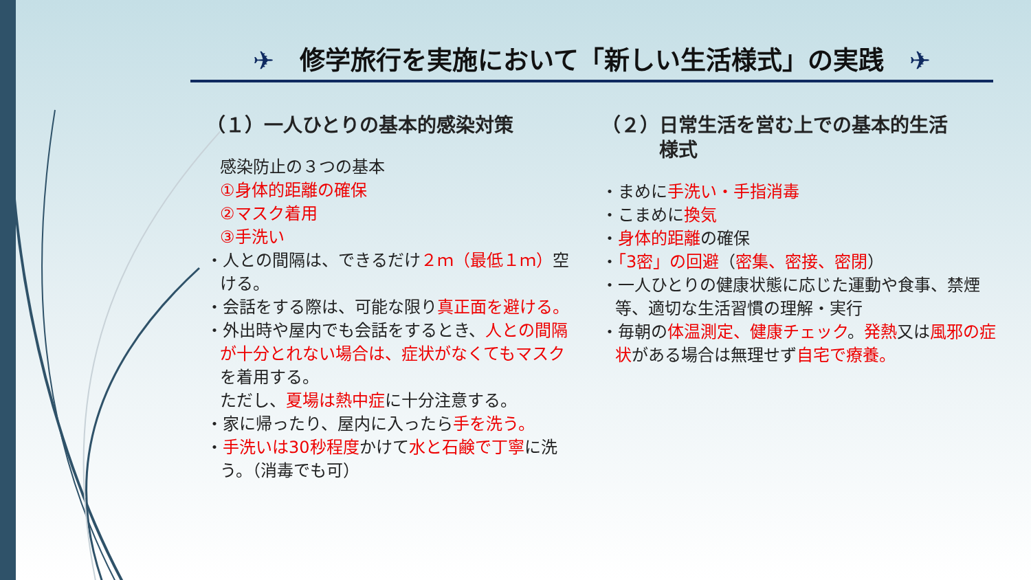✈　修学旅行を実施において「新しい生活様式」の実践　✈
（１）一人ひとりの基本的感染対策
感染防止の３つの基本
①身体的距離の確保
②マスク着用
③手洗い
・人との間隔は、できるだけ２ｍ（最低１ｍ）空ける。
・会話をする際は、可能な限り真正面を避ける。
・外出時や屋内でも会話をするとき、人との間隔が十分とれない場合は、症状がなくてもマスクを着用する。
ただし、夏場は熱中症に十分注意する。
・家に帰ったり、屋内に入ったら手を洗う。
・手洗いは30秒程度かけて水と石鹸で丁寧に洗う。（消毒でも可）
（２）日常生活を営む上での基本的生活
　　　様式
・まめに手洗い・手指消毒
・こまめに換気
・身体的距離の確保
・「3密」の回避（密集、密接、密閉）
・一人ひとりの健康状態に応じた運動や食事、禁煙等、適切な生活習慣の理解・実行
・毎朝の体温測定、健康チェック。発熱又は風邪の症状がある場合は無理せず自宅で療養。